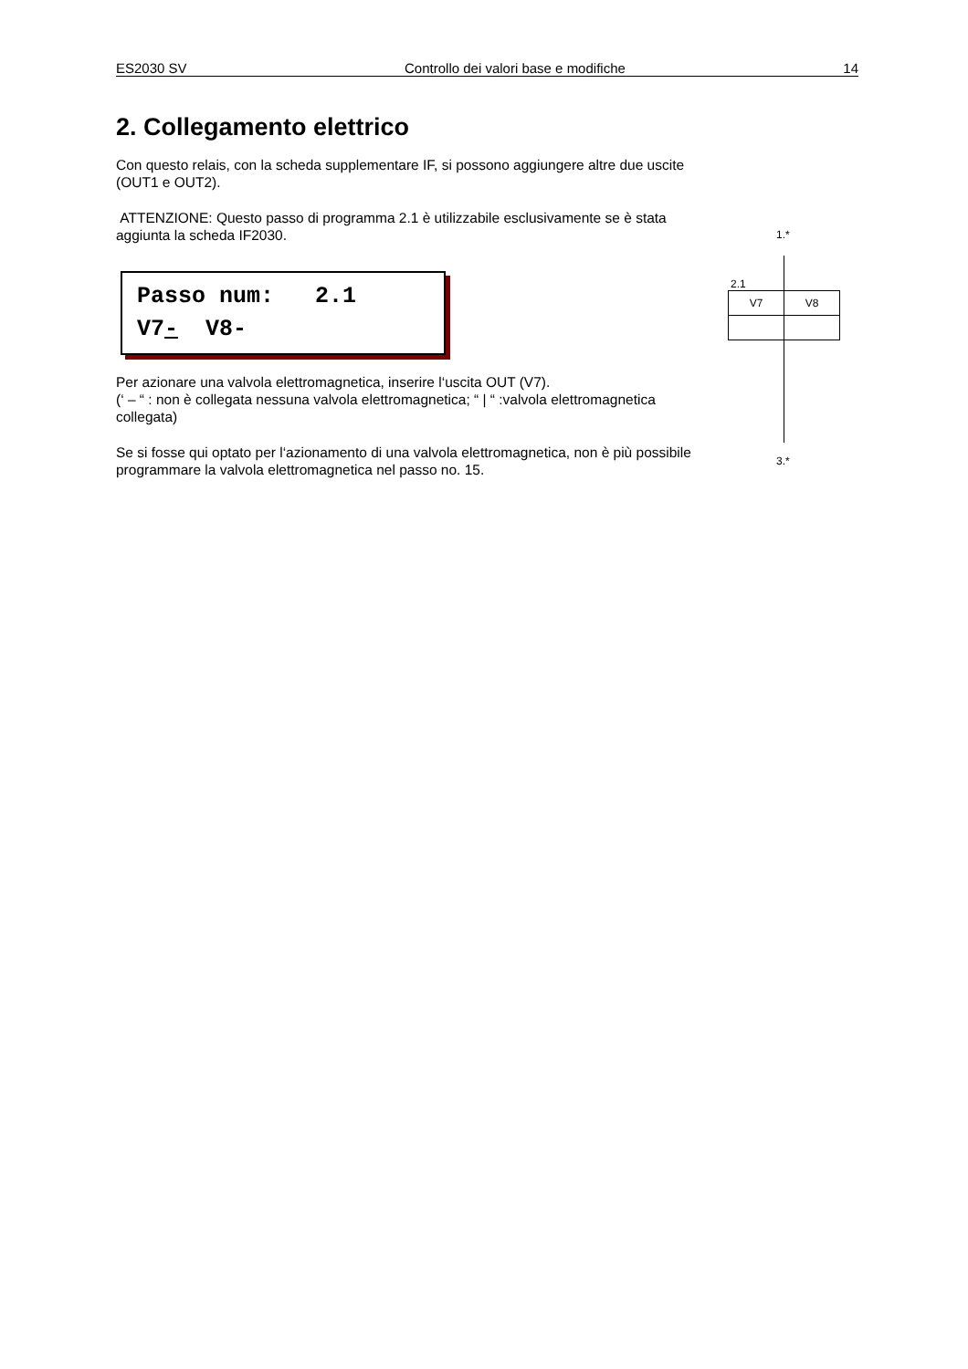ES2030 SV Controllo dei valori base e modifiche 14
2. Collegamento elettrico
Con questo relais, con la scheda supplementare IF, si possono aggiungere altre due uscite (OUT1 e OUT2).
ATTENZIONE: Questo passo di programma 2.1 è utilizzabile esclusivamente se è stata aggiunta la scheda IF2030.
Passo num: 2.1 V7- V8-
Per azionare una valvola elettromagnetica, inserire l‘uscita OUT (V7).
(‘ – “ : non è collegata nessuna valvola elettromagnetica; “ | “ :valvola elettromagnetica collegata)
Se si fosse qui optato per l‘azionamento di una valvola elettromagnetica, non è più possibile programmare la valvola elettromagnetica nel passo no. 15.
1.*
2.1
| V7 | V8 |
3.*